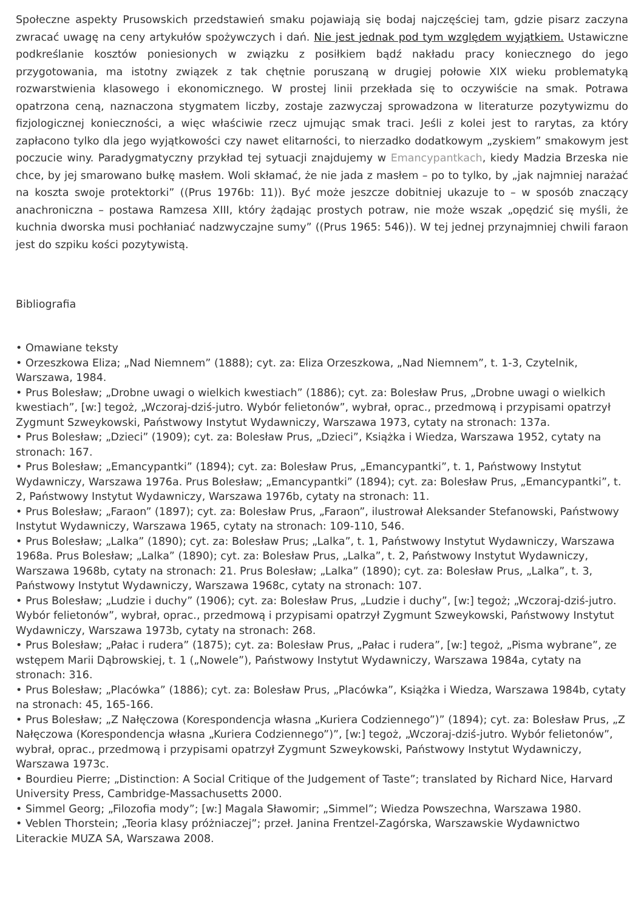Społeczne aspekty Prusowskich przedstawień smaku pojawiają się bodaj najczęściej tam, gdzie pisarz zaczyna zwracać uwagę na ceny artykułów spożywczych i dań. Nie jest jednak pod tym względem wyjątkiem. Ustawiczne podkreślanie kosztów poniesionych w związku z posiłkiem bądź nakładu pracy koniecznego do jego przygotowania, ma istotny związek z tak chętnie poruszaną w drugiej połowie XIX wieku problematyką rozwarstwienia klasowego i ekonomicznego. W prostej linii przekłada się to oczywiście na smak. Potrawa opatrzona ceną, naznaczona stygmatem liczby, zostaje zazwyczaj sprowadzona w literaturze pozytywizmu do fizjologicznej konieczności, a więc właściwie rzecz ujmując smak traci. Jeśli z kolei jest to rarytas, za który zapłacono tylko dla jego wyjątkowości czy nawet elitarności, to nierzadko dodatkowym „zyskiem” smakowym jest poczucie winy. Paradygmatyczny przykład tej sytuacji znajdujemy w Emancypantkach, kiedy Madzia Brzeska nie chce, by jej smarowano bułkę masłem. Woli skłamać, że nie jada z masłem – po to tylko, by „jak najmniej narażać na koszta swoje protektorki” ((Prus 1976b: 11)). Być może jeszcze dobitniej ukazuje to – w sposób znaczący anachroniczna – postawa Ramzesa XIII, który żądając prostych potraw, nie może wszak „opędzić się myśli, że kuchnia dworska musi pochłaniać nadzwyczajne sumy” ((Prus 1965: 546)). W tej jednej przynajmniej chwili faraon jest do szpiku kości pozytywistą.
Bibliografia
• Omawiane teksty
• Orzeszkowa Eliza; „Nad Niemnem” (1888); cyt. za: Eliza Orzeszkowa, „Nad Niemnem”, t. 1-3, Czytelnik, Warszawa, 1984.
• Prus Bolesław; „Drobne uwagi o wielkich kwestiach” (1886); cyt. za: Bolesław Prus, „Drobne uwagi o wielkich kwestiach”, [w:] tegoż, „Wczoraj-dziś-jutro. Wybór felietonów”, wybrał, oprac., przedmową i przypisami opatrzył Zygmunt Szweykowski, Państwowy Instytut Wydawniczy, Warszawa 1973, cytaty na stronach: 137a.
• Prus Bolesław; „Dzieci” (1909); cyt. za: Bolesław Prus, „Dzieci”, Książka i Wiedza, Warszawa 1952, cytaty na stronach: 167.
• Prus Bolesław; „Emancypantki” (1894); cyt. za: Bolesław Prus, „Emancypantki”, t. 1, Państwowy Instytut Wydawniczy, Warszawa 1976a. Prus Bolesław; „Emancypantki” (1894); cyt. za: Bolesław Prus, „Emancypantki”, t. 2, Państwowy Instytut Wydawniczy, Warszawa 1976b, cytaty na stronach: 11.
• Prus Bolesław; „Faraon” (1897); cyt. za: Bolesław Prus, „Faraon”, ilustrował Aleksander Stefanowski, Państwowy Instytut Wydawniczy, Warszawa 1965, cytaty na stronach: 109-110, 546.
• Prus Bolesław; „Lalka” (1890); cyt. za: Bolesław Prus; „Lalka”, t. 1, Państwowy Instytut Wydawniczy, Warszawa 1968a. Prus Bolesław; „Lalka” (1890); cyt. za: Bolesław Prus, „Lalka”, t. 2, Państwowy Instytut Wydawniczy, Warszawa 1968b, cytaty na stronach: 21. Prus Bolesław; „Lalka” (1890); cyt. za: Bolesław Prus, „Lalka”, t. 3, Państwowy Instytut Wydawniczy, Warszawa 1968c, cytaty na stronach: 107.
• Prus Bolesław; „Ludzie i duchy” (1906); cyt. za: Bolesław Prus, „Ludzie i duchy”, [w:] tegoż; „Wczoraj-dziś-jutro. Wybór felietonów”, wybrał, oprac., przedmową i przypisami opatrzył Zygmunt Szweykowski, Państwowy Instytut Wydawniczy, Warszawa 1973b, cytaty na stronach: 268.
• Prus Bolesław; „Pałac i rudera” (1875); cyt. za: Bolesław Prus, „Pałac i rudera”, [w:] tegoż, „Pisma wybrane”, ze wstępem Marii Dąbrowskiej, t. 1 („Nowele”), Państwowy Instytut Wydawniczy, Warszawa 1984a, cytaty na stronach: 316.
• Prus Bolesław; „Placówka” (1886); cyt. za: Bolesław Prus, „Placówka”, Książka i Wiedza, Warszawa 1984b, cytaty na stronach: 45, 165-166.
• Prus Bolesław; „Z Nałęczowa (Korespondencja własna „Kuriera Codziennego”)” (1894); cyt. za: Bolesław Prus, „Z Nałęczowa (Korespondencja własna „Kuriera Codziennego”)”, [w:] tegoż, „Wczoraj-dziś-jutro. Wybór felietonów”, wybrał, oprac., przedmową i przypisami opatrzył Zygmunt Szweykowski, Państwowy Instytut Wydawniczy, Warszawa 1973c.
• Bourdieu Pierre; „Distinction: A Social Critique of the Judgement of Taste”; translated by Richard Nice, Harvard University Press, Cambridge-Massachusetts 2000.
• Simmel Georg; „Filozofia mody”; [w:] Magala Sławomir; „Simmel”; Wiedza Powszechna, Warszawa 1980.
• Veblen Thorstein; „Teoria klasy próżniaczej”; przeł. Janina Frentzel-Zagórska, Warszawskie Wydawnictwo Literackie MUZA SA, Warszawa 2008.